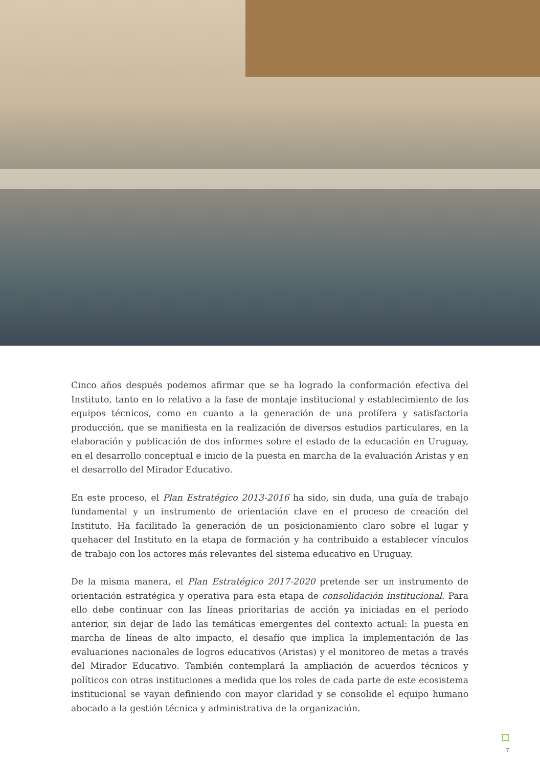Cinco años después podemos afirmar que se ha logrado la conformación efectiva del Instituto, tanto en lo relativo a la fase de montaje institucional y establecimiento de los equipos técnicos, como en cuanto a la generación de una prolífera y satisfactoria producción, que se manifiesta en la realización de diversos estudios particulares, en la elaboración y publicación de dos informes sobre el estado de la educación en Uruguay, en el desarrollo conceptual e inicio de la puesta en marcha de la evaluación Aristas y en el desarrollo del Mirador Educativo.
En este proceso, el Plan Estratégico 2013-2016 ha sido, sin duda, una guía de trabajo fundamental y un instrumento de orientación clave en el proceso de creación del Instituto. Ha facilitado la generación de un posicionamiento claro sobre el lugar y quehacer del Instituto en la etapa de formación y ha contribuido a establecer vínculos de trabajo con los actores más relevantes del sistema educativo en Uruguay.
De la misma manera, el Plan Estratégico 2017-2020 pretende ser un instrumento de orientación estratégica y operativa para esta etapa de consolidación institucional. Para ello debe continuar con las líneas prioritarias de acción ya iniciadas en el período anterior, sin dejar de lado las temáticas emergentes del contexto actual: la puesta en marcha de líneas de alto impacto, el desafío que implica la implementación de las evaluaciones nacionales de logros educativos (Aristas) y el monitoreo de metas a través del Mirador Educativo. También contemplará la ampliación de acuerdos técnicos y políticos con otras instituciones a medida que los roles de cada parte de este ecosistema institucional se vayan definiendo con mayor claridad y se consolide el equipo humano abocado a la gestión técnica y administrativa de la organización.
⌑
7